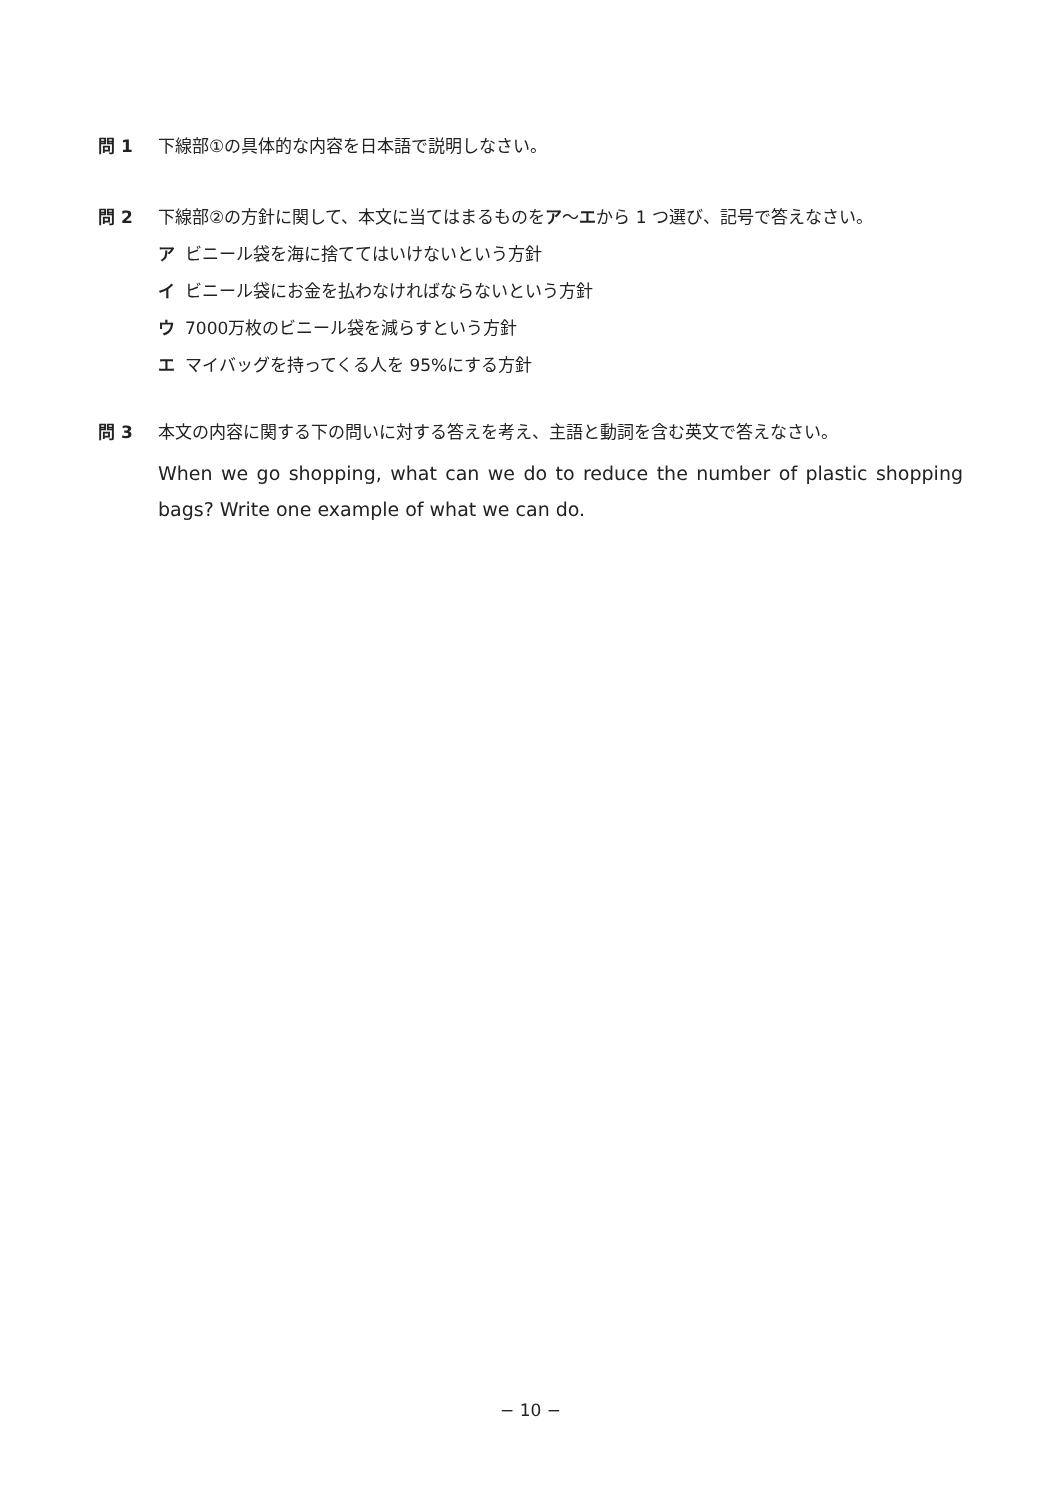問 1 下線部①の具体的な内容を日本語で説明しなさい。
問 2 下線部②の方針に関して、本文に当てはまるものをア～エから 1 つ選び、記号で答えなさい。
ア ビニール袋を海に捨ててはいけないという方針
イ ビニール袋にお金を払わなければならないという方針
ウ 7000万枚のビニール袋を減らすという方針
エ マイバッグを持ってくる人を 95%にする方針
問 3 本文の内容に関する下の問いに対する答えを考え、主語と動詞を含む英文で答えなさい。
When we go shopping, what can we do to reduce the number of plastic shopping bags? Write one example of what we can do.
− 10 −